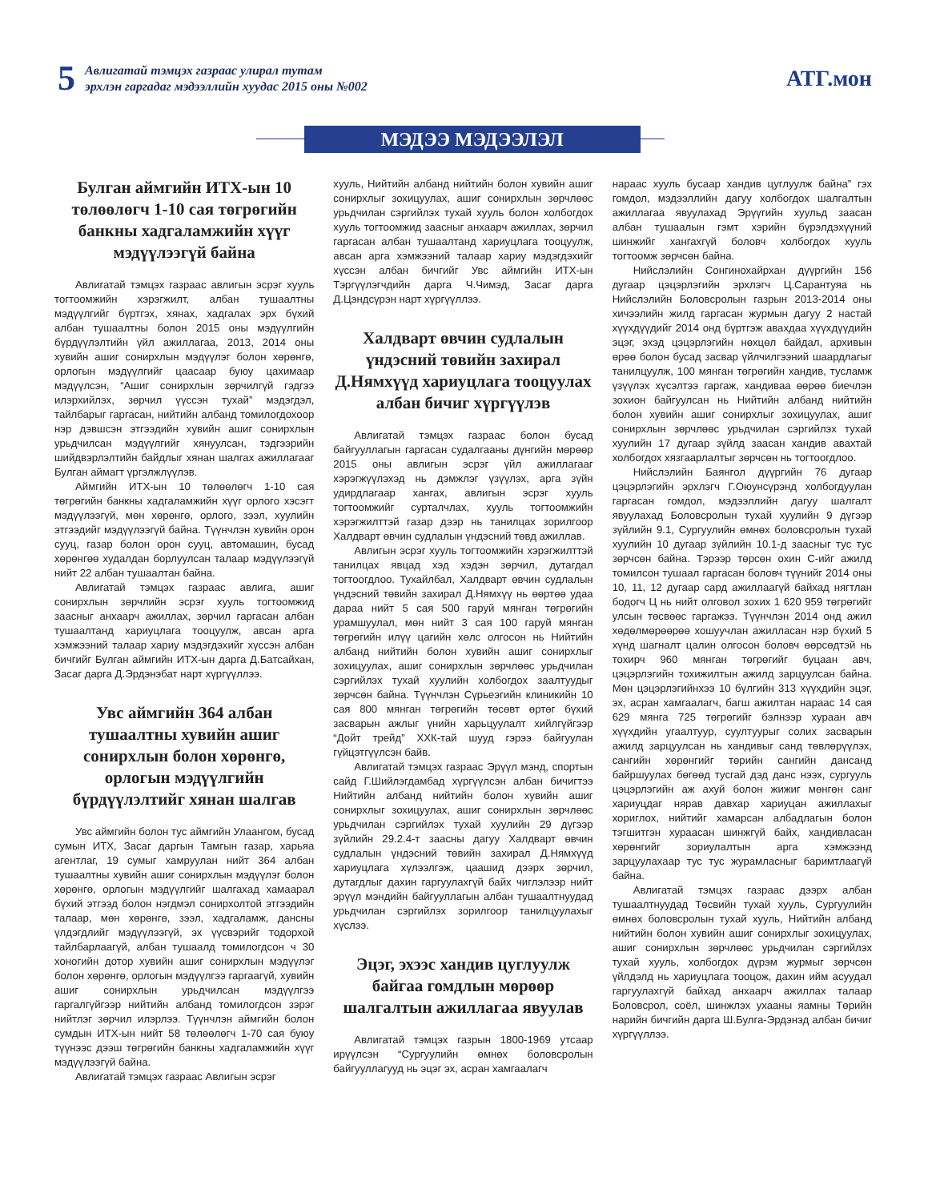5
Авлигатай тэмцэх газраас улирал тутам
эрхлэн гаргадаг мэдээллийн хуудас 2015 оны №002
АТГ.мон
МЭДЭЭ МЭДЭЭЛЭЛ
Булган аймгийн ИТХ-ын 10 төлөөлөгч 1-10 сая төгрөгийн банкны хадгаламжийн хүүг мэдүүлээгүй байна
Авлигатай тэмцэх газраас авлигын эсрэг хууль тогтоомжийн хэрэгжилт, албан тушаалтны мэдүүлгийг бүртгэх, хянах, хадгалах эрх бүхий албан тушаалтны болон 2015 оны мэдүүлгийн бүрдүүлэлтийн үйл ажиллагаа, 2013, 2014 оны хувийн ашиг сонирхлын мэдүүлэг болон хөрөнгө, орлогын мэдүүлгийг цаасаар буюу цахимаар мэдүүлсэн, “Ашиг сонирхлын зөрчилгүй гэдгээ илэрхийлэх, зөрчил үүссэн тухай” мэдэгдэл, тайлбарыг гаргасан, нийтийн албанд томилогдохоор нэр дэвшсэн этгээдийн хувийн ашиг сонирхлын урьдчилсан мэдүүлгийг хянуулсан, тэдгээрийн шийдвэрлэлтийн байдлыг хянан шалгах ажиллагааг Булган аймагт үргэлжлүүлэв.
Аймгийн ИТХ-ын 10 төлөөлөгч 1-10 сая төгрөгийн банкны хадгаламжийн хүүг орлого хэсэгт мэдүүлээгүй, мөн хөрөнгө, орлого, зээл, хуулийн этгээдийг мэдүүлээгүй байна. Түүнчлэн хувийн орон сууц, газар болон орон сууц, автомашин, бусад хөрөнгөө худалдан борлуулсан талаар мэдүүлээгүй нийт 22 албан тушаалтан байна.
Авлигатай тэмцэх газраас авлига, ашиг сонирхлын зөрчлийн эсрэг хууль тогтоомжид заасныг анхаарч ажиллах, зөрчил гаргасан албан тушаалтанд хариуцлага тооцуулж, авсан арга хэмжээний талаар хариу мэдэгдэхийг хүссэн албан бичгийг Булган аймгийн ИТХ-ын дарга Д.Батсайхан, Засаг дарга Д.Эрдэнэбат нарт хүргүүллээ.
Увс аймгийн 364 албан тушаалтны хувийн ашиг сонирхлын болон хөрөнгө, орлогын мэдүүлгийн бүрдүүлэлтийг хянан шалгав
Увс аймгийн болон тус аймгийн Улаангом, бусад сумын ИТХ, Засаг даргын Тамгын газар, харьяа агентлаг, 19 сумыг хамруулан нийт 364 албан тушаалтны хувийн ашиг сонирхлын мэдүүлэг болон хөрөнгө, орлогын мэдүүлгийг шалгахад хамаарал бүхий этгээд болон нэгдмэл сонирхолтой этгээдийн талаар, мөн хөрөнгө, зээл, хадгаламж, дансны үлдэгдлийг мэдүүлээгүй, эх үүсвэрийг тодорхой тайлбарлаагүй, албан тушаалд томилогдсон ч 30 хоногийн дотор хувийн ашиг сонирхлын мэдүүлэг болон хөрөнгө, орлогын мэдүүлгээ гаргаагүй, хувийн ашиг сонирхлын урьдчилсан мэдүүлгээ гаргалгүйгээр нийтийн албанд томилогдсон зэрэг нийтлэг зөрчил илэрлээ. Түүнчлэн аймгийн болон сумдын ИТХ-ын нийт 58 төлөөлөгч 1-70 сая буюу түүнээс дээш төгрөгийн банкны хадгаламжийн хүүг мэдүүлээгүй байна.
Авлигатай тэмцэх газраас Авлигын эсрэг
хууль, Нийтийн албанд нийтийн болон хувийн ашиг сонирхлыг зохицуулах, ашиг сонирхлын зөрчлөөс урьдчилан сэргийлэх тухай хууль болон холбогдох хууль тогтоомжид заасныг анхаарч ажиллах, зөрчил гаргасан албан тушаалтанд хариуцлага тооцуулж, авсан арга хэмжээний талаар хариу мэдэгдэхийг хүссэн албан бичгийг Увс аймгийн ИТХ-ын Тэргүүлэгчдийн дарга Ч.Чимэд, Засаг дарга Д.Цэндсүрэн нарт хүргүүллээ.
Халдварт өвчин судлалын үндэсний төвийн захирал Д.Нямхүүд хариуцлага тооцуулах албан бичиг хүргүүлэв
Авлигатай тэмцэх газраас болон бусад байгууллагын гаргасан судалгааны дүнгийн мөрөөр 2015 оны авлигын эсрэг үйл ажиллагааг хэрэгжүүлэхэд нь дэмжлэг үзүүлэх, арга зүйн удирдлагаар хангах, авлигын эсрэг хууль тогтоомжийг сурталчлах, хууль тогтоомжийн хэрэгжилттэй газар дээр нь танилцах зорилгоор Халдварт өвчин судлалын үндэсний төвд ажиллав.
Авлигын эсрэг хууль тогтоомжийн хэрэгжилттэй танилцах явцад хэд хэдэн зөрчил, дутагдал тогтоогдлоо. Тухайлбал, Халдварт өвчин судлалын үндэсний төвийн захирал Д.Нямхүү нь өөртөө удаа дараа нийт 5 сая 500 гаруй мянган төгрөгийн урамшуулал, мөн нийт 3 сая 100 гаруй мянган төгрөгийн илүү цагийн хөлс олгосон нь Нийтийн албанд нийтийн болон хувийн ашиг сонирхлыг зохицуулах, ашиг сонирхлын зөрчлөөс урьдчилан сэргийлэх тухай хуулийн холбогдох заалтуудыг зөрчсөн байна. Түүнчлэн Сүрьеэгийн клиникийн 10 сая 800 мянган төгрөгийн төсөвт өртөг бүхий засварын ажлыг үнийн харьцуулалт хийлгүйгээр “Дойт трейд” ХХК-тай шууд гэрээ байгуулан гүйцэтгүүлсэн байв.
Авлигатай тэмцэх газраас Эрүүл мэнд, спортын сайд Г.Шийлэгдамбад хүргүүлсэн албан бичигтээ Нийтийн албанд нийтийн болон хувийн ашиг сонирхлыг зохицуулах, ашиг сонирхлын зөрчлөөс урьдчилан сэргийлэх тухай хуулийн 29 дүгээр зүйлийн 29.2.4-т заасны дагуу Халдварт өвчин судлалын үндэсний төвийн захирал Д.Нямхүүд хариуцлага хүлээлгэж, цаашид дээрх зөрчил, дутагдлыг дахин гаргуулахгүй байх чиглэлээр нийт эрүүл мэндийн байгууллагын албан тушаалтнуудад урьдчилан сэргийлэх зорилгоор танилцуулахыг хүслээ.
Эцэг, эхээс хандив цуглуулж байгаа гомдлын мөрөөр шалгалтын ажиллагаа явуулав
Авлигатай тэмцэх газрын 1800-1969 утсаар ирүүлсэн “Сургуулийн өмнөх боловсролын байгууллагууд нь эцэг эх, асран хамгаалагч
нараас хууль бусаар хандив цуглуулж байна” гэх гомдол, мэдээллийн дагуу холбогдох шалгалтын ажиллагаа явуулахад Эрүүгийн хуульд заасан албан тушаалын гэмт хэрийн бүрэлдэхүүний шинжийг хангахгүй боловч холбогдох хууль тогтоомж зөрчсөн байна.
Нийслэлийн Сонгинохайрхан дүүргийн 156 дугаар цэцэрлэгийн эрхлэгч Ц.Сарантуяа нь Нийслэлийн Боловсролын газрын 2013-2014 оны хичээлийн жилд гаргасан журмын дагуу 2 настай хүүхдүүдийг 2014 онд бүртгэж авахдаа хүүхдүүдийн эцэг, эхэд цэцэрлэгийн нөхцөл байдал, архивын өрөө болон бусад засвар үйлчилгээний шаардлагыг танилцуулж, 100 мянган төгрөгийн хандив, тусламж үзүүлэх хүсэлтээ гаргаж, хандиваа өөрөө биечлэн зохион байгуулсан нь Нийтийн албанд нийтийн болон хувийн ашиг сонирхлыг зохицуулах, ашиг сонирхлын зөрчлөөс урьдчилан сэргийлэх тухай хуулийн 17 дугаар зүйлд заасан хандив авахтай холбогдох хязгаарлалтыг зөрчсөн нь тогтоогдлоо.
Нийслэлийн Баянгол дүүргийн 76 дугаар цэцэрлэгийн эрхлэгч Г.Оюунсүрэнд холбогдуулан гаргасан гомдол, мэдээллийн дагуу шалгалт явуулахад Боловсролын тухай хуулийн 9 дүгээр зүйлийн 9.1, Сургуулийн өмнөх боловсролын тухай хуулийн 10 дугаар зүйлийн 10.1-д заасныг тус тус зөрчсөн байна. Тэрээр төрсөн охин С-ийг ажилд томилсон тушаал гаргасан боловч түүнийг 2014 оны 10, 11, 12 дугаар сард ажиллаагүй байхад нягтлан бодогч Ц нь нийт олговол зохих 1 620 959 төгрөгийг улсын төсвөөс гаргажээ. Түүнчлэн 2014 онд ажил хөдөлмөрөөрөө хошуучлан ажилласан нэр бүхий 5 хүнд шагналт цалин олгосон боловч өөрсөдтэй нь тохирч 960 мянган төгрөгийг буцаан авч, цэцэрлэгийн тохижилтын ажилд зарцуулсан байна. Мөн цэцэрлэгийнхээ 10 бүлгийн 313 хүүхдийн эцэг, эх, асран хамгаалагч, багш ажилтан нараас 14 сая 629 мянга 725 төгрөгийг бэлнээр хураан авч хүүхдийн угаалтуур, суултуурыг солих засварын ажилд зарцуулсан нь хандивыг санд төвлөрүүлэх, сангийн хөрөнгийг төрийн сангийн дансанд байршуулах бөгөөд тусгай дэд данс нээх, сургууль цэцэрлэгийн аж ахуй болон жижиг мөнгөн санг хариуцдаг нярав давхар хариуцан ажиллахыг хориглох, нийтийг хамарсан албадлагын болон тэгшитгэн хураасан шинжгүй байх, хандивласан хөрөнгийг зориулалтын арга хэмжээнд зарцуулахаар тус тус журамласныг баримтлаагүй байна.
Авлигатай тэмцэх газраас дээрх албан тушаалтнуудад Төсвийн тухай хууль, Сургуулийн өмнөх боловсролын тухай хууль, Нийтийн албанд нийтийн болон хувийн ашиг сонирхлыг зохицуулах, ашиг сонирхлын зөрчлөөс урьдчилан сэргийлэх тухай хууль, холбогдох дүрэм журмыг зөрчсөн үйлдэлд нь хариуцлага тооцож, дахин ийм асуудал гаргуулахгүй байхад анхаарч ажиллах талаар Боловсрол, соёл, шинжлэх ухааны яамны Төрийн нарийн бичгийн дарга Ш.Булга-Эрдэнэд албан бичиг хүргүүллээ.